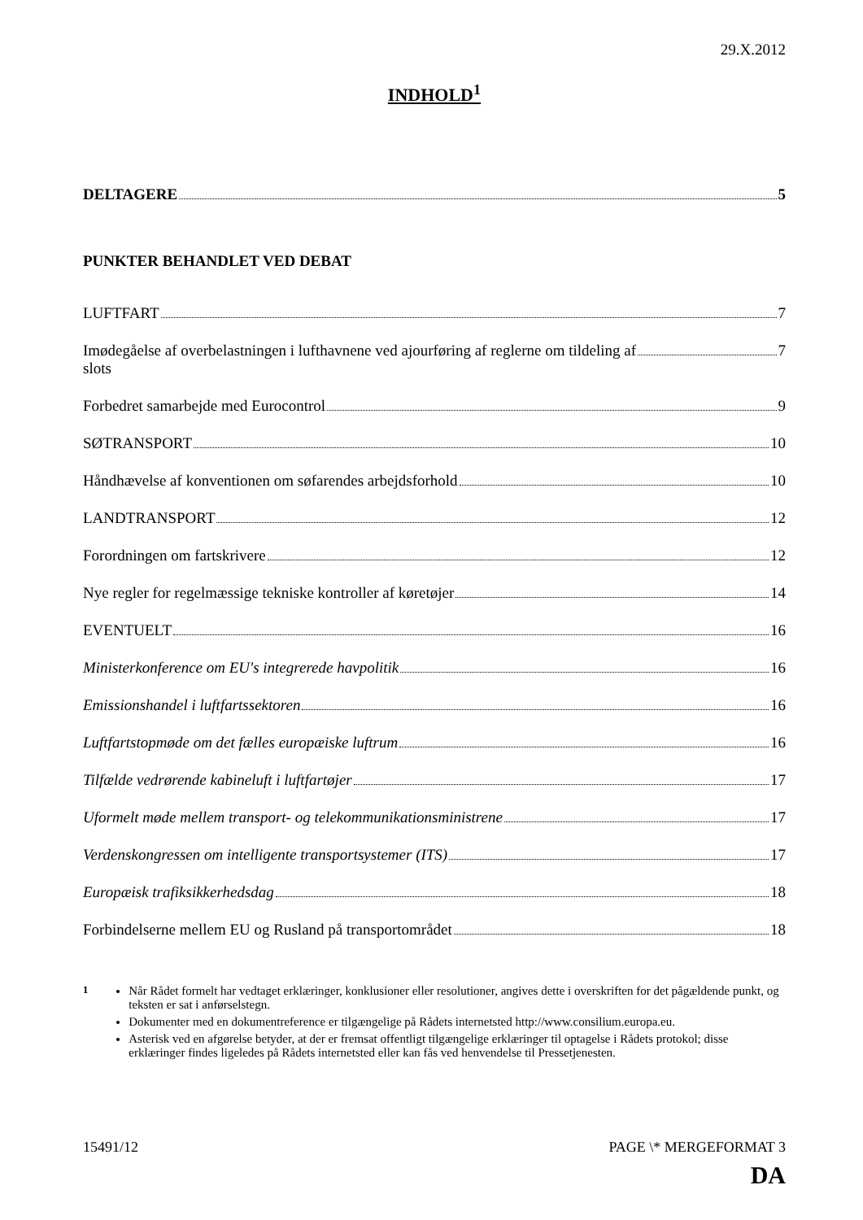29.X.2012
INDHOLD<sup>1</sup>
DELTAGERE 5
PUNKTER BEHANDLET VED DEBAT
LUFTFART 7
Imødegåelse af overbelastningen i lufthavnene ved ajourføring af reglerne om tildeling af
slots 7
Forbedret samarbejde med Eurocontrol 9
SØTRANSPORT 10
Håndhævelse af konventionen om søfarendes arbejdsforhold 10
LANDTRANSPORT 12
Forordningen om fartskrivere 12
Nye regler for regelmæssige tekniske kontroller af køretøjer 14
EVENTUELT 16
Ministerkonference om EU's integrerede havpolitik 16
Emissionshandel i luftfartssektoren 16
Luftfartstopmøde om det fælles europæiske luftrum 16
Tilfælde vedrørende kabineluft i luftfartøjer 17
Uformelt møde mellem transport- og telekommunikationsministrene 17
Verdenskongressen om intelligente transportsystemer (ITS) 17
Europæisk trafiksikkerhedsdag 18
Forbindelserne mellem EU og Rusland på transportområdet 18
<sup>1</sup> Når Rådet formelt har vedtaget erklæringer, konklusioner eller resolutioner, angives dette i overskriften for det pågældende punkt, og teksten er sat i anførselstegn.
Dokumenter med en dokumentreference er tilgængelige på Rådets internetsted http://www.consilium.europa.eu.
Asterisk ved en afgørelse betyder, at der er fremsat offentligt tilgængelige erklæringer til optagelse i Rådets protokol; disse erklæringer findes ligeledes på Rådets internetsted eller kan fås ved henvendelse til Pressetjenesten.
15491/12 PAGE \* MERGEFORMAT 3
DA